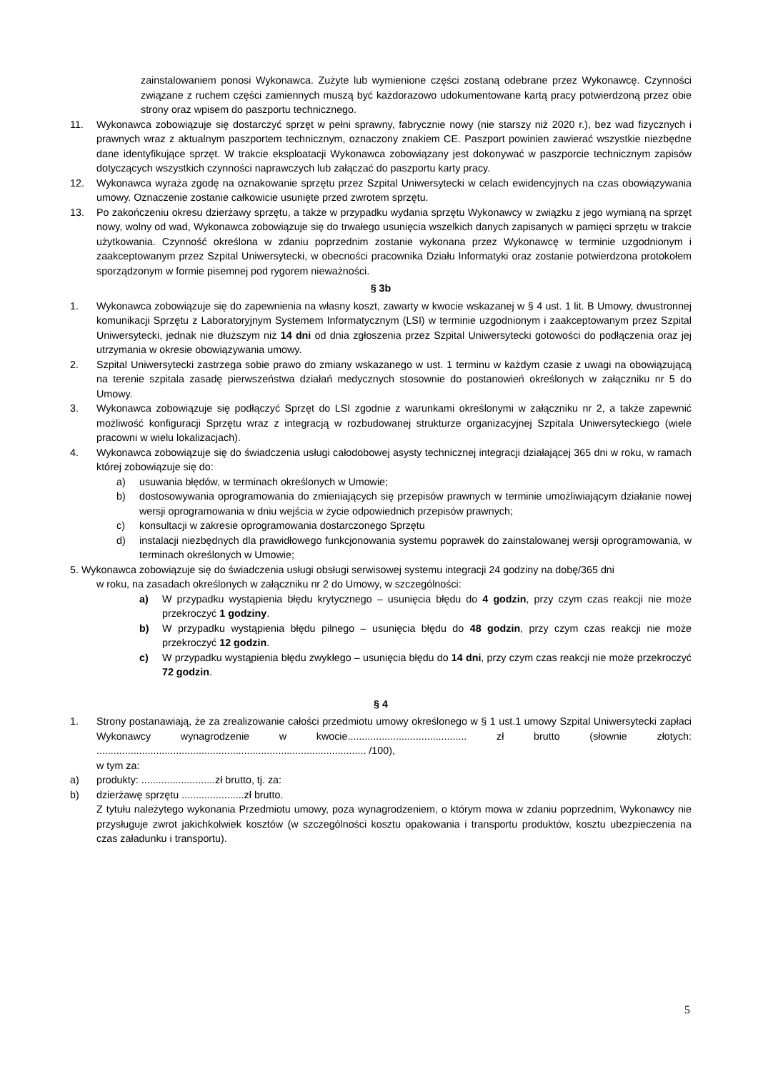zainstalowaniem ponosi Wykonawca. Zużyte lub wymienione części zostaną odebrane przez Wykonawcę. Czynności związane z ruchem części zamiennych muszą być każdorazowo udokumentowane kartą pracy potwierdzoną przez obie strony oraz wpisem do paszportu technicznego.
11. Wykonawca zobowiązuje się dostarczyć sprzęt w pełni sprawny, fabrycznie nowy (nie starszy niż 2020 r.), bez wad fizycznych i prawnych wraz z aktualnym paszportem technicznym, oznaczony znakiem CE. Paszport powinien zawierać wszystkie niezbędne dane identyfikujące sprzęt. W trakcie eksploatacji Wykonawca zobowiązany jest dokonywać w paszporcie technicznym zapisów dotyczących wszystkich czynności naprawczych lub załączać do paszportu karty pracy.
12. Wykonawca wyraża zgodę na oznakowanie sprzętu przez Szpital Uniwersytecki w celach ewidencyjnych na czas obowiązywania umowy. Oznaczenie zostanie całkowicie usunięte przed zwrotem sprzętu.
13. Po zakończeniu okresu dzierżawy sprzętu, a także w przypadku wydania sprzętu Wykonawcy w związku z jego wymianą na sprzęt nowy, wolny od wad, Wykonawca zobowiązuje się do trwałego usunięcia wszelkich danych zapisanych w pamięci sprzętu w trakcie użytkowania. Czynność określona w zdaniu poprzednim zostanie wykonana przez Wykonawcę w terminie uzgodnionym i zaakceptowanym przez Szpital Uniwersytecki, w obecności pracownika Działu Informatyki oraz zostanie potwierdzona protokołem sporządzonym w formie pisemnej pod rygorem nieważności.
§ 3b
1. Wykonawca zobowiązuje się do zapewnienia na własny koszt, zawarty w kwocie wskazanej w § 4 ust. 1 lit. B Umowy, dwustronnej komunikacji Sprzętu z Laboratoryjnym Systemem Informatycznym (LSI) w terminie uzgodnionym i zaakceptowanym przez Szpital Uniwersytecki, jednak nie dłuższym niż 14 dni od dnia zgłoszenia przez Szpital Uniwersytecki gotowości do podłączenia oraz jej utrzymania w okresie obowiązywania umowy.
2. Szpital Uniwersytecki zastrzega sobie prawo do zmiany wskazanego w ust. 1 terminu w każdym czasie z uwagi na obowiązującą na terenie szpitala zasadę pierwszeństwa działań medycznych stosownie do postanowień określonych w załączniku nr 5 do Umowy.
3. Wykonawca zobowiązuje się podłączyć Sprzęt do LSI zgodnie z warunkami określonymi w załączniku nr 2, a także zapewnić możliwość konfiguracji Sprzętu wraz z integracją w rozbudowanej strukturze organizacyjnej Szpitala Uniwersyteckiego (wiele pracowni w wielu lokalizacjach).
4. Wykonawca zobowiązuje się do świadczenia usługi całodobowej asysty technicznej integracji działającej 365 dni w roku, w ramach której zobowiązuje się do:
a) usuwania błędów, w terminach określonych w Umowie;
b) dostosowywania oprogramowania do zmieniających się przepisów prawnych w terminie umożliwiającym działanie nowej wersji oprogramowania w dniu wejścia w życie odpowiednich przepisów prawnych;
c) konsultacji w zakresie oprogramowania dostarczonego Sprzętu
d) instalacji niezbędnych dla prawidłowego funkcjonowania systemu poprawek do zainstalowanej wersji oprogramowania, w terminach określonych w Umowie;
5. Wykonawca zobowiązuje się do świadczenia usługi obsługi serwisowej systemu integracji 24 godziny na dobę/365 dni
w roku, na zasadach określonych w załączniku nr 2 do Umowy, w szczególności:
a) W przypadku wystąpienia błędu krytycznego – usunięcia błędu do 4 godzin, przy czym czas reakcji nie może przekroczyć 1 godziny.
b) W przypadku wystąpienia błędu pilnego – usunięcia błędu do 48 godzin, przy czym czas reakcji nie może przekroczyć 12 godzin.
c) W przypadku wystąpienia błędu zwykłego – usunięcia błędu do 14 dni, przy czym czas reakcji nie może przekroczyć 72 godzin.
§ 4
1. Strony postanawiają, że za zrealizowanie całości przedmiotu umowy określonego w § 1 ust.1 umowy Szpital Uniwersytecki zapłaci Wykonawcy wynagrodzenie w kwocie.......................................... zł brutto (słownie złotych: ............................................................................................... /100),
w tym za:
a) produkty: ..........................zł brutto, tj. za:
b) dzierżawę sprzętu ......................zł brutto.
Z tytułu należytego wykonania Przedmiotu umowy, poza wynagrodzeniem, o którym mowa w zdaniu poprzednim, Wykonawcy nie przysługuje zwrot jakichkolwiek kosztów (w szczególności kosztu opakowania i transportu produktów, kosztu ubezpieczenia na czas załadunku i transportu).
5